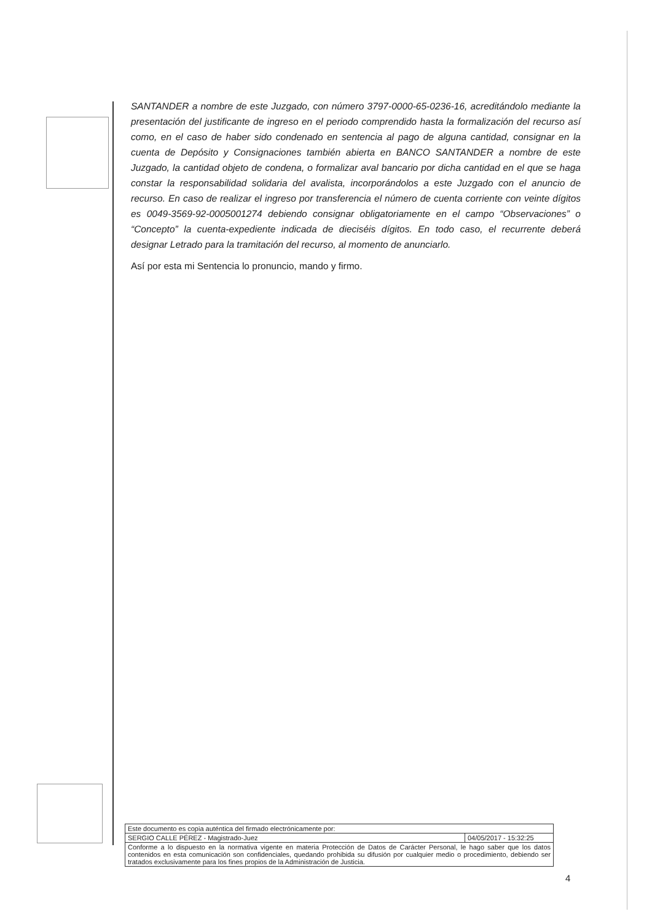SANTANDER a nombre de este Juzgado, con número 3797-0000-65-0236-16, acreditándolo mediante la presentación del justificante de ingreso en el periodo comprendido hasta la formalización del recurso así como, en el caso de haber sido condenado en sentencia al pago de alguna cantidad, consignar en la cuenta de Depósito y Consignaciones también abierta en BANCO SANTANDER a nombre de este Juzgado, la cantidad objeto de condena, o formalizar aval bancario por dicha cantidad en el que se haga constar la responsabilidad solidaria del avalista, incorporándolos a este Juzgado con el anuncio de recurso. En caso de realizar el ingreso por transferencia el número de cuenta corriente con veinte dígitos es 0049-3569-92-0005001274 debiendo consignar obligatoriamente en el campo “Observaciones” o “Concepto” la cuenta-expediente indicada de dieciséis dígitos. En todo caso, el recurrente deberá designar Letrado para la tramitación del recurso, al momento de anunciarlo.
Así por esta mi Sentencia lo pronuncio, mando y firmo.
| Este documento es copia auténtica del firmado electrónicamente por: | |
| SERGIO CALLE PÉREZ - Magistrado-Juez | 04/05/2017 - 15:32:25 |
| Conforme a lo dispuesto en la normativa vigente en materia Protección de Datos de Carácter Personal, le hago saber que los datos contenidos en esta comunicación son confidenciales, quedando prohibida su difusión por cualquier medio o procedimiento, debiendo ser tratados exclusivamente para los fines propios de la Administración de Justicia. | |
4